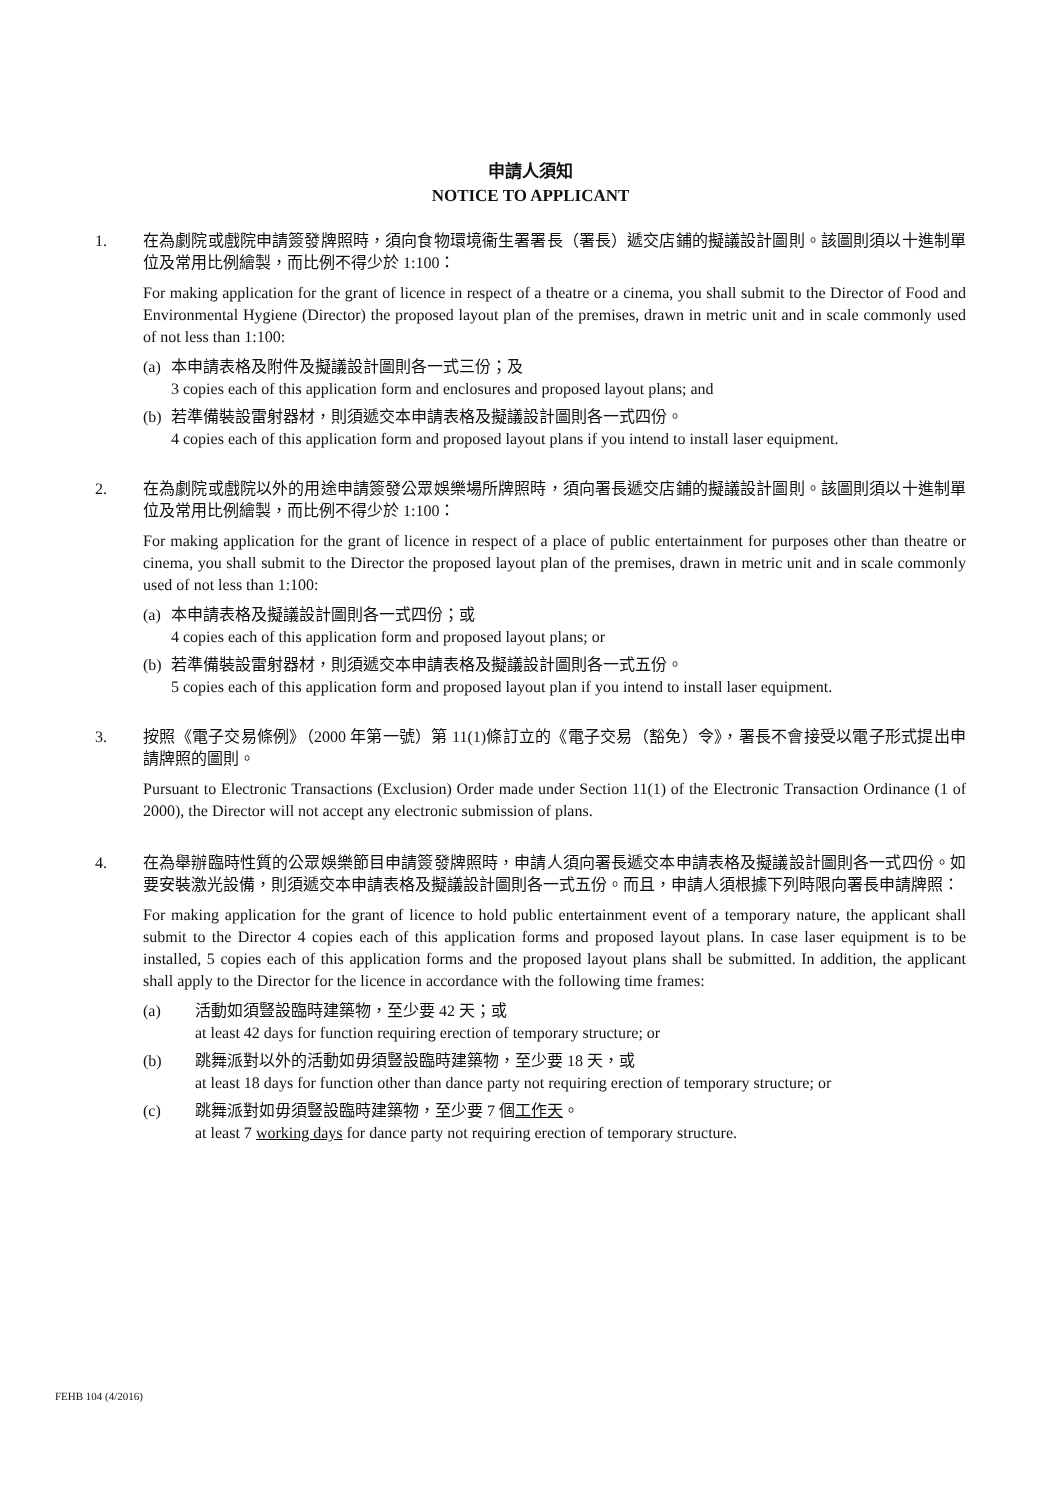申請人須知
NOTICE TO APPLICANT
1. 在為劇院或戲院申請簽發牌照時，須向食物環境衞生署署長（署長）遞交店鋪的擬議設計圖則。該圖則須以十進制單位及常用比例繪製，而比例不得少於 1:100：
For making application for the grant of licence in respect of a theatre or a cinema, you shall submit to the Director of Food and Environmental Hygiene (Director) the proposed layout plan of the premises, drawn in metric unit and in scale commonly used of not less than 1:100:
(a)
本申請表格及附件及擬議設計圖則各一式三份；及
3 copies each of this application form and enclosures and proposed layout plans; and
(b)
若準備裝設雷射器材，則須遞交本申請表格及擬議設計圖則各一式四份。
4 copies each of this application form and proposed layout plans if you intend to install laser equipment.
2. 在為劇院或戲院以外的用途申請簽發公眾娛樂場所牌照時，須向署長遞交店鋪的擬議設計圖則。該圖則須以十進制單位及常用比例繪製，而比例不得少於 1:100：
For making application for the grant of licence in respect of a place of public entertainment for purposes other than theatre or cinema, you shall submit to the Director the proposed layout plan of the premises, drawn in metric unit and in scale commonly used of not less than 1:100:
(a)
本申請表格及擬議設計圖則各一式四份；或
4 copies each of this application form and proposed layout plans; or
(b)
若準備裝設雷射器材，則須遞交本申請表格及擬議設計圖則各一式五份。
5 copies each of this application form and proposed layout plan if you intend to install laser equipment.
3. 按照《電子交易條例》（2000 年第一號）第 11(1)條訂立的《電子交易（豁免）令》，署長不會接受以電子形式提出申請牌照的圖則。
Pursuant to Electronic Transactions (Exclusion) Order made under Section 11(1) of the Electronic Transaction Ordinance (1 of 2000), the Director will not accept any electronic submission of plans.
4. 在為舉辦臨時性質的公眾娛樂節目申請簽發牌照時，申請人須向署長遞交本申請表格及擬議設計圖則各一式四份。如要安裝激光設備，則須遞交本申請表格及擬議設計圖則各一式五份。而且，申請人須根據下列時限向署長申請牌照：
For making application for the grant of licence to hold public entertainment event of a temporary nature, the applicant shall submit to the Director 4 copies each of this application forms and proposed layout plans. In case laser equipment is to be installed, 5 copies each of this application forms and the proposed layout plans shall be submitted. In addition, the applicant shall apply to the Director for the licence in accordance with the following time frames:
(a) 活動如須豎設臨時建築物，至少要 42 天；或
at least 42 days for function requiring erection of temporary structure; or
(b) 跳舞派對以外的活動如毋須豎設臨時建築物，至少要 18 天，或
at least 18 days for function other than dance party not requiring erection of temporary structure; or
(c) 跳舞派對如毋須豎設臨時建築物，至少要 7 個工作天。
at least 7 working days for dance party not requiring erection of temporary structure.
FEHB 104 (4/2016)